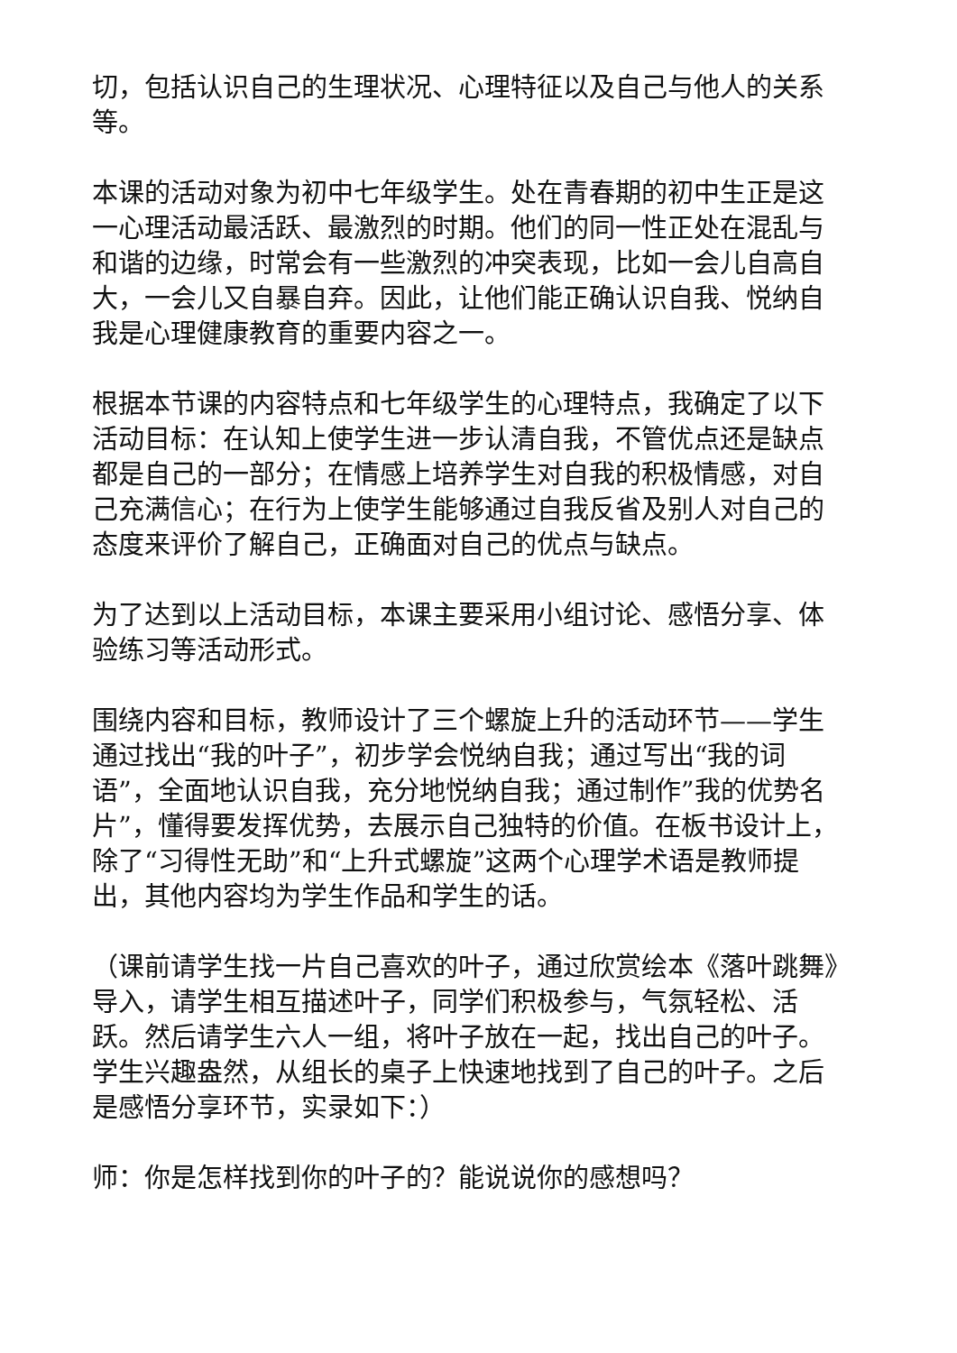切，包括认识自己的生理状况、心理特征以及自己与他人的关系等。
本课的活动对象为初中七年级学生。处在青春期的初中生正是这一心理活动最活跃、最激烈的时期。他们的同一性正处在混乱与和谐的边缘，时常会有一些激烈的冲突表现，比如一会儿自高自大，一会儿又自暴自弃。因此，让他们能正确认识自我、悦纳自我是心理健康教育的重要内容之一。
根据本节课的内容特点和七年级学生的心理特点，我确定了以下活动目标：在认知上使学生进一步认清自我，不管优点还是缺点都是自己的一部分；在情感上培养学生对自我的积极情感，对自己充满信心；在行为上使学生能够通过自我反省及别人对自己的态度来评价了解自己，正确面对自己的优点与缺点。
为了达到以上活动目标，本课主要采用小组讨论、感悟分享、体验练习等活动形式。
围绕内容和目标，教师设计了三个螺旋上升的活动环节——学生通过找出“我的叶子”，初步学会悦纳自我；通过写出“我的词语”，全面地认识自我，充分地悦纳自我；通过制作”我的优势名片”，懂得要发挥优势，去展示自己独特的价值。在板书设计上，除了“习得性无助”和“上升式螺旋”这两个心理学术语是教师提出，其他内容均为学生作品和学生的话。
（课前请学生找一片自己喜欢的叶子，通过欣赏绘本《落叶跳舞》导入，请学生相互描述叶子，同学们积极参与，气氛轻松、活跃。然后请学生六人一组，将叶子放在一起，找出自己的叶子。学生兴趣盎然，从组长的桌子上快速地找到了自己的叶子。之后是感悟分享环节，实录如下：）
师：你是怎样找到你的叶子的？能说说你的感想吗？